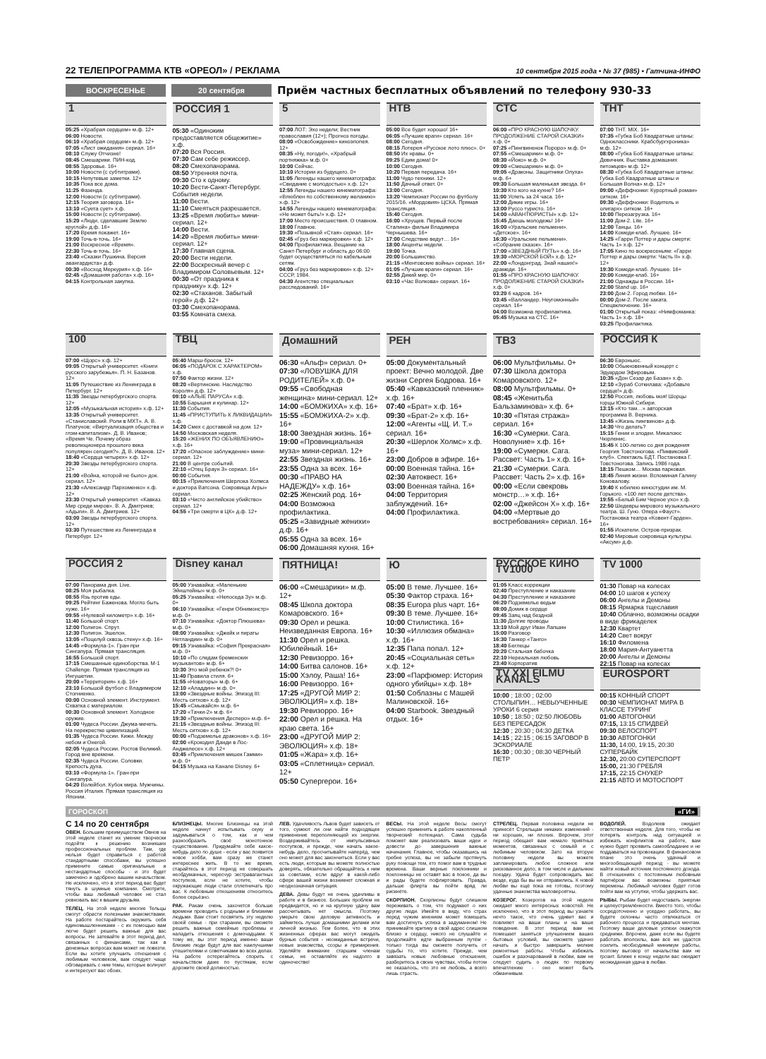22 ТЕЛЕПРОГРАММА КТВ «ОРЕОЛ» / РЕКЛАМА
10 сентября 2015 года • № 37 (985) • Гатчина-ИНФО
ВОСКРЕСЕНЬЕ 20 сентября
Приём частных бесплатных объявлений по телефону 930-33
1
05:25 «Храбрая сердцем» м.ф. 12+
06:00 Новости.
06:10 «Храбрая сердцем» м.ф. 12+
07:05 «Лист ожидания» сериал. 16+
08:10 Служу Отчизне!
08:45 Смешарики. ПИН-код.
08:55 Здоровье. 16+
10:00 Новости (с субтитрами).
10:15 Непутевые заметки. 12+
10:35 Пока все дома.
11:25 Фазенда.
12:00 Новости (с субтитрами).
12:15 Теория заговора. 16+
13:10 «Суета сует» х.ф.
15:00 Новости (с субтитрами).
15:20 «Люди, сделавшие Землю круглой» д.ф. 16+
17:20 Время покажет. 16+
19:00 Точь-в-точь. 16+
21:00 Воскресное «Время».
22:30 Точь-в-точь. 16+
23:40 «Сказки Пушкина. Версия авангардиста» д.ф.
00:30 «Восход Меркурия» х.ф. 16+
02:45 «Домашняя работа» х.ф. 16+
04:15 Контрольная закупка.
РОССИЯ 1
05:30 «Одиноким предоставляется общежитие» х.ф.
07:20 Вся Россия.
07:30 Сам себе режиссер.
08:20 Смехопанорама.
08:50 Утренняя почта.
09:30 Сто к одному.
10:20 Вести-Санкт-Петербург. События недели.
11:00 Вести.
11:10 Смеяться разрешается.
13:25 «Время любить» мини-сериал. 12+
14:00 Вести.
14:20 «Время любить» мини-сериал. 12+
17:30 Главная сцена.
20:00 Вести недели.
22:00 Воскресный вечер с Владимиром Соловьевым. 12+
00:30 «От праздника к празднику» х.ф. 12+
02:30 «Стаханов. Забытый герой» д.ф. 12+
03:30 Смехопанорама.
03:55 Комната смеха.
5
07:00 ЛОТ: Эхо недели; Вестник православия (12+); Прогноз погоды.
08:00 «Освобождение» киноэпопея. 12+
08:35 «Ну, погоди!», «Храбрый портняжка» м.ф. 0+
10:00 Сейчас.
10:10 Истории из будущего. 0+
11:05 Легенды нашего кинематографа: «Свидание с молодостью» х.ф. 12+
12:55 Легенды нашего кинематографа: «Влюблен по собственному желанию» х.ф. 12+
14:55 Легенды нашего кинематографа: «Не может быть!» х.ф. 12+
17:00 Место происшествия. О главном.
18:00 Главное.
19:30 «Позывной «Стая» сериал. 16+
02:45 «Груз без маркировки» х.ф. 12+
04:00 Профилактика. Вещание на Санкт-Петербург и область до 06:00 будет осуществляться по кабельным сетям.
04:00 «Груз без маркировки» х.ф. 12+ СССР, 1984.
04:30 Агентство специальных расследований. 16+
НТВ
05:00 Все будет хорошо! 16+
06:05 «Лучшие враги» сериал. 16+
08:00 Сегодня.
08:15 Лотерея «Русское лото плюс». 0+
08:50 Их нравы. 0+
09:25 Едим дома! 0+
10:00 Сегодня.
10:20 Первая передача. 16+
11:00 Чудо техники. 12+
11:50 Дачный ответ. 0+
13:00 Сегодня.
13:20 Чемпионат России по футболу 2015/16. «Мордовия» ЦСКА. Прямая трансляция.
15:40 Сегодня.
16:00 «Хрущев. Первый после Сталина» фильм Владимира Чернышева. 16+
17:00 Следствие ведут… 16+
18:00 Акценты недели.
19:00 Точка.
20:00 Большинство.
21:15 «Ментовские войны» сериал. 16+
01:05 «Лучшие враги» сериал. 16+
02:55 Дикий мир. 0+
03:10 «Час Волкова» сериал. 16+
СТС
06:00 «ПРО КРАСНУЮ ШАПОЧКУ. ПРОДОЛЖЕНИЕ СТАРОЙ СКАЗКИ» х.ф. 0+
07:25 «Пингвиненок Пороро» м.ф. 0+
07:55 «Смешарики» м.ф. 0+
08:30 «Йоко» м.ф. 0+
09:00 «Смешарики» м.ф. 0+
09:05 «Драконы. Защитники Олуха» м.ф. 6+
09:30 Большая маленькая звезда. 6+
10:30 Кто кого на кухне? 16+
11:00 Успеть за 24 часа. 16+
12:00 Дикие игры. 16+
13:00 Руссо туристо. 16+
14:00 «АВАНТЮРИСТЫ» х.ф. 12+
15:45 Даешь молодежь! 16+
16:00 «Уральские пельмени». «Детское». 16+
16:30 «Уральские пельмени». «Собрание сказок». 16+
17:00 «ЗВЕЗДНЫЙ ПУТЬ» х.ф. 16+
19:30 «МОРСКОЙ БОЙ» х.ф. 12+
22:00 «Лондонград. Знай наших!» драмеди. 16+
01:55 «ПРО КРАСНУЮ ШАПОЧКУ. ПРОДОЛЖЕНИЕ СТАРОЙ СКАЗКИ» х.ф. 0+
03:20 6 кадров. 16+
03:45 «Валландер. Неугомонный» сериал. 16+
04:00 Возможна профилактика.
05:45 Музыка на СТС. 16+
ТНТ
07:00 ТНТ. MIX. 16+
07:35 «Губка Боб Квадратные штаны: Одноклассники. Крабсбургхроника» м.ф. 12+
08:00 «Губка Боб Квадратные штаны: Девичник. Выставка домашних питомцев» м.ф. 12+
08:30 «Губка Боб Квадратные штаны: Губка Боб Квадратные штаны и Большая Волна» м.ф. 12+
09:00 «Деффчонки: Курортный роман» ситком. 16+
09:30 «Деффчонки: Водитель и олигарх» ситком. 16+
10:00 Перезагрузка. 16+
11:00 Дом-2. Lite. 16+
12:00 Танцы. 16+
14:00 Комеди-клаб. Лучшее. 16+
14:25 «Гарри Поттер и дары смерти: Часть 1» х.ф. 12+
17:05 Кино по воскресеньям: «Гарри Поттер и дары смерти: Часть II» х.ф. 12+
19:30 Комеди-клаб. Лучшее. 16+
20:00 Комеди-клаб. 16+
21:00 Однажды в России. 16+
22:00 Stand up. 16+
23:00 Дом-2. Город любви. 16+
00:00 Дом-2. После заката. Спецвключение. 16+
01:00 Открытый показ: «Нимфоманка: Часть 1» х.ф. 18+
03:25 Профилактика.
100
07:00 «Щорс» х.ф. 12+
09:05 Открытый университет. «Книги русского зарубежья». П. Н. Базанов. 12+
11:05 Путешествие из Ленинграда в Петербург. 12+
11:35 Звезды петербургского спорта. 12+
12:05 «Музыкальная история» х.ф. 12+
13:35 Открытый университет. «Станиславский. Роли в МХТ». А. В. Платунов; «Виртуализация общества и глэм-капитализм». Д. В. Иванов; «Время Че. Почему образ революционера прошлого века популярен сегодня?». Д. В. Иванов. 12+
18:40 «Сердца четырех» х.ф. 12+
20:30 Звезды петербургского спорта. 12+
21:00 «Война, которой не было» док. сериал. 12+
21:30 «Александр Пархоменко» х.ф. 12+
23:30 Открытый университет. «Кавказ. Мир среди миров». В. А. Дмитриев; «Адыги». В. А. Дмитриев. 12+
03:00 Звезды петербургского спорта. 12+
03:30 Путешествие из Ленинграда в Петербург. 12+
ТВЦ
05:40 Марш-бросок. 12+
06:05 «ПОДАРОК С ХАРАКТЕРОМ» х.ф.
07:50 Фактор жизни. 12+
08:20 «Вертинские. Наследство Короля» д.ф. 12+
09:10 «АЛЫЕ ПАРУСА» х.ф.
10:55 Барышня и кулинар. 12+
11:30 События.
11:45 «ПРИСТУПИТЬ К ЛИКВИДАЦИИ» х.ф.
14:20 Смех с доставкой на дом. 12+
14:50 Московская неделя.
15:20 «ЖЕНИХ ПО ОБЪЯВЛЕНИЮ» х.ф. 16+
17:20 «Опасное заблуждение» мини-сериал. 12+
21:00 В центре событий.
22:10 «Отец Браун 3» сериал. 16+
00:00 События.
00:15 «Приключения Шерлока Холмса и доктора Ватсона. Сокровища Агры» сериал.
03:10 «Чисто английское убийство» сериал. 12+
04:55 «Три смерти в ЦК» д.ф. 12+
Домашний
06:30 «Альф» сериал. 0+
07:30 «ЛОВУШКА ДЛЯ РОДИТЕЛЕЙ» х.ф. 0+
09:55 «Свободная женщина» мини-сериал. 12+
14:00 «БОМЖИХА» х.ф. 16+
15:55 «БОМЖИХА-2» х.ф. 16+
18:00 Звездная жизнь. 16+
19:00 «Провинциальная муза» мини-сериал. 12+
22:55 Звездная жизнь. 16+
23:55 Одна за всех. 16+
00:30 «ПРАВО НА НАДЕЖДУ» х.ф. 16+
02:25 Женский род. 16+
04:00 Возможна профилактика.
05:25 «Завидные женихи» д.ф. 16+
05:55 Одна за всех. 16+
06:00 Домашняя кухня. 16+
РЕН
05:00 Документальный проект: Вечно молодой. Две жизни Сергея Бодрова. 16+
05:40 «Кавказский пленник» х.ф. 16+
07:40 «Брат» х.ф. 16+
09:30 «Брат-2» х.ф. 16+
12:00 «Агенты «Щ. И. Т.» сериал. 16+
20:30 «Шерлок Холмс» х.ф. 16+
23:00 Добров в эфире. 16+
00:00 Военная тайна. 16+
02:30 Автоквест. 16+
03:00 Военная тайна. 16+
04:00 Территория заблуждений. 16+
04:00 Профилактика.
ТВ3
06:00 Мультфильмы. 0+
07:30 Школа доктора Комаровского. 12+
08:00 Мультфильмы. 0+
08:45 «Женитьба Бальзаминова» х.ф. 6+
10:30 «Пятая стража» сериал. 16+
16:30 «Сумерки. Сага. Новолуние» х.ф. 16+
19:00 «Сумерки. Сага. Рассвет: Часть 1» х.ф. 16+
21:30 «Сумерки. Сага. Рассвет: Часть 2» х.ф. 16+
00:00 «Если свекровь монстр…» х.ф. 16+
02:00 «Джейсон Х» х.ф. 16+
04:00 «Мертвые до востребования» сериал. 16+
РОССИЯ К
06:30 Евроньюс.
10:00 Обыкновенный концерт с Эдуардом Эфировым.
10:35 «Дон Сезар де Базан» х.ф.
12:10 «Зураб Соткилава: «Добавьте сердце!» д.ф.
12:50 Россия, любовь моя! Шорцы горцы Южной Сибири.
13:15 «Кто там…» авторская программа В. Верника.
13:45 «Жизнь пингвинов» д.ф.
14:30 Что делать?
15:15 Гении и злодеи. Микалоюс Чюрленис.
15:45 К 100-летию со дня рождения Георгия Товстоногова. «Пиквикский клуб». Спектакль БДТ. Постановка Г. Товстоногова. Запись 1986 года.
18:15 Пешком… Москва парковая.
18:45 Линия жизни. Вспоминая Галину Коновалову.
19:40 К юбилею киностудии им. М. Горького. «100 лет после детства».
19:55 «Белый Бим Черное ухо» х.ф.
22:50 Шедевры мирового музыкального театра. Ш. Гуно. Опера «Фауст». Постановка театра «Ковент-Гарден». 16+
01:55 Искатели. Остров-призрак.
02:40 Мировые сокровища культуры. «Аксум» д.ф.
РОССИЯ 2
07:00 Панорама дня. Live.
08:25 Моя рыбалка.
08:55 Язь против еды.
09:25 Рейтинг Баженова. Могло быть хуже. 16+
09:55 «Нулевой километр» х.ф. 16+
11:40 Большой спорт.
12:00 Полигон. Спрут.
12:30 Полигон. Эшелон.
13:05 «Поцелуй сквозь стену» х.ф. 16+
14:45 «Формула-1». Гран-при Сингапура. Прямая трансляция.
16:55 Большой спорт.
17:15 Смешанные единоборства. M-1 Challenge. Прямая трансляция из Ингушетии.
20:00 «Территория» х.ф. 16+
23:10 Большой футбол с Владимиром Стогниенко.
00:00 Основной элемент. Инструмент. Схватка с материалом.
00:30 Основной элемент. Холодное оружие.
01:00 Чудеса России. Джума-мечеть. На перекрестке цивилизаций.
01:35 Чудеса России. Кижи. Между небом и Онегой.
02:05 Чудеса России. Ростов Великий. Город вне времени.
02:35 Чудеса России. Соловки. Крепость духа.
03:10 «Формула-1». Гран-при Сингапура.
04:20 Волейбол. Кубок мира. Мужчины. Россия Италия. Прямая трансляция из Японии.
Disney канал
05:00 Узнавайка: «Маленькие Эйнштейны» м.ф. 0+
05:25 Узнавайка: «Непоседа Зу» м.ф. 0+
06:10 Узнавайка: «Генри Обнимонстр» м.ф. 0+
07:10 Узнавайка: «Доктор Плюшева» м.ф. 0+
08:00 Узнавайка: «Джейк и пираты Нетландии» м.ф. 0+
09:15 Узнавайка: «София Прекрасная» м.ф. 0+
10:10 «По следам бременских музыкантов» м.ф. 6+
10:30 Это мой ребенок?! 0+
11:40 Правила стиля. 6+
11:55 «Новаторы» м.ф. 6+
12:10 «Аладдин» м.ф. 0+
13:00 «Звездные войны. Эпизод III: Месть ситхов» х.ф. 12+
15:45 «Смывайся» м.ф. 6+
17:20 «Тачки-2» м.ф. 6+
19:30 «Приключения Десперо» м.ф. 6+
21:15 «Звездные войны. Эпизод III: Месть ситхов» х.ф. 12+
00:00 «Подземелье драконов» х.ф. 16+
02:00 «Крокодил Данди в Лос-Анджелесе» х.ф. 12+
03:45 «Приключения мишек Гамми» м.ф. 0+
04:15 Музыка на Канале Disney. 6+
ПЯТНИЦА!
06:00 «Смешарики» м.ф. 12+
08:45 Школа доктора Комаровского. 16+
09:30 Орел и решка. Неизведанная Европа. 16+
11:30 Орел и решка. Юбилейный. 16+
12:30 Ревизорро. 16+
14:00 Битва салонов. 16+
15:00 Хэлоу, Раша! 16+
16:00 Ревизорро. 16+
17:25 «ДРУГОЙ МИР 2: ЭВОЛЮЦИЯ» х.ф. 18+
19:30 Ревизорро. 16+
22:00 Орел и решка. На краю света. 16+
23:00 «ДРУГОЙ МИР 2: ЭВОЛЮЦИЯ» х.ф. 18+
01:05 «Жара» х.ф. 16+
03:05 «Сплетница» сериал. 12+
05:50 Супергерои. 16+
Ю
05:00 В теме. Лучшее. 16+
05:30 Фактор страха. 16+
08:35 Europa plus чарт. 16+
09:30 В теме. Лучшее. 16+
10:00 Стилистика. 16+
10:30 «Иллюзия обмана» х.ф. 16+
12:35 Папа попал. 12+
20:45 «Социальная сеть» х.ф. 12+
23:00 «Парфюмер: История одного убийцы» х.ф. 18+
01:50 Соблазны с Машей Малиновской. 16+
04:00 Starbook. Звездный отдых. 16+
РУССКОЕ КИНО TV1000
01:05 Класс коррекции
02:40 Преступление и наказание
04:30 Преступление и наказание
06:20 Подземелье ведьм
08:00 Домик в сердце
09:45 Заяц над бездной
11:30 Долгие проводы
13:10 Мой друг Иван Лапшин
15:00 Разговор
16:30 Танкер «Танго»
18:40 Беглецы
20:20 Стальная бабочка
22:10 Нереальная любовь
23:40 Корпоратив
TV XXI FILMU KANĀLS
10:00 ; 18:00 ; 02:00 СТОЛЫПИН… НЕВЫУЧЕННЫЕ УРОКИ 6 серия
10:50 ; 18:50 ; 02:50 ЛЮБОВЬ БЕЗ ПЕРЕСАДОК
12:30 ; 20:30 ; 04:30 ДЕТКА
14:15 ; 22:15 ; 06:15 ЗАГОВОР В ЭСКОРИАЛЕ
16:30 ; 00:30 ; 08:30 ЧЕРНЫЙ ПЕТР
TV 1000
01:30 Повар на колесах
04:00 10 шагов к успеху
06:00 Ангелы и Демоны
08:15 Ярмарка тщеславия
10:40 Облачно, возможны осадки в виде фрикаделек
12:30 Квартет
14:20 Свет вокруг
16:10 Филомена
18:00 Мария-Антуанетта
20:00 Ангелы и Демоны
22:15 Повар на колесах
EUROSPORT
00:15 КОННЫЙ СПОРТ
00:30 ЧЕМПИОНАТ МИРА В КЛАССЕ ТУРИНГ
01:00 АВТОГОНКИ
07:15, 13:15 СПИДВЕЙ
09:30 ВЕЛОСПОРТ
10:30 АВТОГОНКИ
11:30, 14:00, 19:15, 20:30 СУПЕРБАЙК
12:30, 20:00 СУПЕРСПОРТ
15:00, 21:30 ГРЕБЛЯ
17:15, 22:15 СНУКЕР
21:15 АВТО И МОТОСПОРТ
ГОРОСКОП «ГИ»
С 14 по 20 сентября
ОВЕН. Большим преимуществом Овнов на этой неделе станет их умение творчески подойти к решению возникших профессиональных проблем. Там, где нельзя будет справиться с работой стандартными способами, вы успешно примените самые оригинальные и нестандартные способы - и это будет замечено и одобрено вашим начальством. Не исключено, что в этот период вас будет тянуть в шумные компании. Смотрите, чтобы ваш любимый человек не стал ревновать вас к вашим друзьям.
ТЕЛЕЦ. На этой неделе многие Тельцы смогут обрасти полезными знакомствами. На работе постарайтесь окружить себя единомышленниками - с их помощью вам легче будет решить важные для вас вопросы. Не затевайте в этот период дел, связанных с финансами, так как в денежных вопросах вам может не повезти. Если вы хотите улучшить отношения с любимым человеком, вам следует чаще обговаривать с ним темы, которые волнуют и интересуют вас обоих.
БЛИЗНЕЦЫ. Многие Близнецы на этой неделе начнут испытывать скуку и задумываться о том, как и чем разнообразить своё монотонное существование. Придумайте себе какое-нибудь дело по душе - если у вас появится новое хобби, вам сразу же станет интереснее жить. В то же время, старайтесь в этот период не совершать необдуманных, чересчур экстравагантных поступков, если не хотите, чтобы окружающие люди стали сплетничать про вас. К любовным отношениям относитесь более серьёзно.
РАК. Ракам очень захочется больше времени проводить с родными и близкими людьми. Вам стоит посвятить эту неделю своей семье - при старании, вы сможете решить важные семейные проблемы и наладить отношения с домочадцами. К тому же, вы этот период именно ваши близкие люди будут для вас наилучшими утешителями и советчиками во всех делах. На работе остерегайтесь спорить с начальством даже по пустякам, если дорожите своей должностью.
ЛЕВ. Удачливость Львов будет зависеть от того, сумеют ли они найти подходящее применение переполняющей их энергии. Воздерживайтесь от импульсивных поступков, и прежде, чем начать какое-нибудь дело, просчитывайте наперёд, чем оно может для вас закончиться. Если у вас есть люди, которым вы можете полностью доверять, обязательно обращайтесь к ним за советами, если вдруг в какой-либо сфере вашей жизни возникнет сложная и неоднозначная ситуация.
ДЕВА. Девы будут не очень удачливы в работе и в бизнесе. Больших проблем не предвидится, но и на крупную удачу вам рассчитывать нет смысла. Поэтому умерьте свою деловую активность и займитесь лучше домашними делами или личной жизнью. Тем более, что в этих жизненных сферах вас могут ожидать бурные события - неожиданные встречи, новые знакомства, ссоры и примирения. Уделяйте внимание старшим членам семьи, не оставляйте их надолго в одиночестве!
ВЕСЫ. На этой неделе Весы смогут успешно применить в работе накопленный творческий потенциал. Сама судьба поможет вам реализовать ваши идеи и довести до завершения важные начинания. Главное, чтобы оказавшись на гребне успеха, вы не забыли протянуть руку помощи тем, кто помог вам в трудные времена. Ваши верные поклонники и поклонницы не оставят вас в покое, да вы и рады будете пофлиртовать. Правда, дальше флирта вы пойти вряд ли рискнёте.
СКОРПИОН. Скорпионы будут слишком переживать о том, что подумают о них другие люди. Имейте в виду, что страх перед чужим мнением может помешать вам достигнуть успеха в задуманном! Не принимайте критику в свой адрес слишком близко к сердцу, никого не слушайте и продолжайте идти выбранным путём - только тогда вы сможете получить от судьбы то, что хотите. Прежде, чем завязать новые любовные отношения, разберитесь в своих чувствах, чтобы потом не оказалось, что это не любовь, а всего лишь страсть.
СТРЕЛЕЦ. Первая половина недели не принесёт Стрельцам никаких изменений - ни хороших, ни плохих. Впрочем, этот период обещает вам немало приятных моментов, связанных с семьёй и с любимым человеком. Зато на вторую половину недели вы можете запланировать любое сложное или рискованное дело, в том числе и дальнюю поездку. Удача будет сопровождать вас везде, куда бы вы ни отправились. К новой любви вы ещё пока не готовы, поэтому удачные знакомства маловероятны.
КОЗЕРОГ. Козерогов на этой неделе ожидает много интересных новостей. Не исключено, что в этот период вы узнаете нечто такое, что очень удивит вас и повлияет на ваши планы и на ваше поведение. В этот период вам не помешает заняться улучшением ваших бытовых условий, вы сможете удачно начать и быстро завершить мелкие ремонтные работы. Чтобы избежать ошибок и разочарований в любви, вам не следует судить о людях по первому впечатлению - оно может быть обманчивым.
ВОДОЛЕЙ. Водолеев ожидает ответственная неделя. Для того, чтобы не потерять контроль над ситуацией и избежать конфликтов на работе, вам нужно будет проявить самообладание и не поддаваться на провокации. В финансовом плане это очень удачный и многообещающий период - вы можете найти новый источник постоянного дохода. В отношениях с постоянным любовным партнёром вас возможны приятные перемены. Любимый человек будет готов пойти вам на уступки, чтобы удержать вас.
РЫБЫ. Рыбам будет недоставать энергии и целеустремлённости. Вместо того, чтобы сосредоточенно и усердно работать, вы будете склонны часто отвлекаться от рабочего процесса и предаваться мечтам. Поэтому ваши деловые успехи окажутся средними. Впрочем, даже если вы будете работать вполсилы, вам всё же удастся осилить необходимый минимум работы, поэтому выговор от начальства вам не грозит. Ближе к концу недели вас ожидает неожиданная удача в любви.